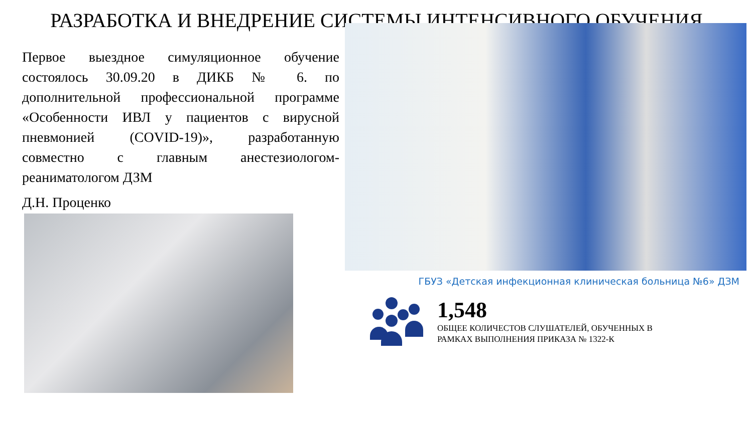РАЗРАБОТКА И ВНЕДРЕНИЕ СИСТЕМЫ ИНТЕНСИВНОГО ОБУЧЕНИЯ
Первое выездное симуляционное обучение состоялось 30.09.20 в ДИКБ № 6. по дополнительной профессиональной программе «Особенности ИВЛ у пациентов с вирусной пневмонией (COVID-19)», разработанную совместно с главным анестезиологом-реаниматологом ДЗМ
Д.Н. Проценко
ГБУЗ «Детская инфекционная клиническая больница №6» ДЗМ
1,548
ОБЩЕЕ КОЛИЧЕСТОВ СЛУШАТЕЛЕЙ, ОБУЧЕННЫХ В
РАМКАХ ВЫПОЛНЕНИЯ ПРИКАЗА № 1322-К